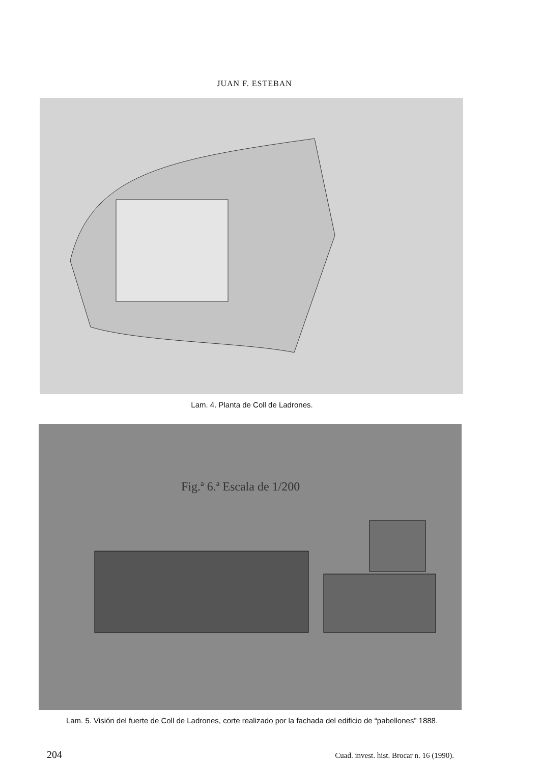JUAN F. ESTEBAN
Lam. 4. Planta de Coll de Ladrones.
Fig.ª 6.ª Escala de 1/200
Lam. 5. Visión del fuerte de Coll de Ladrones, corte realizado por la fachada del edificio de “pabellones” 1888.
204 Cuad. invest. hist. Brocar n. 16 (1990).